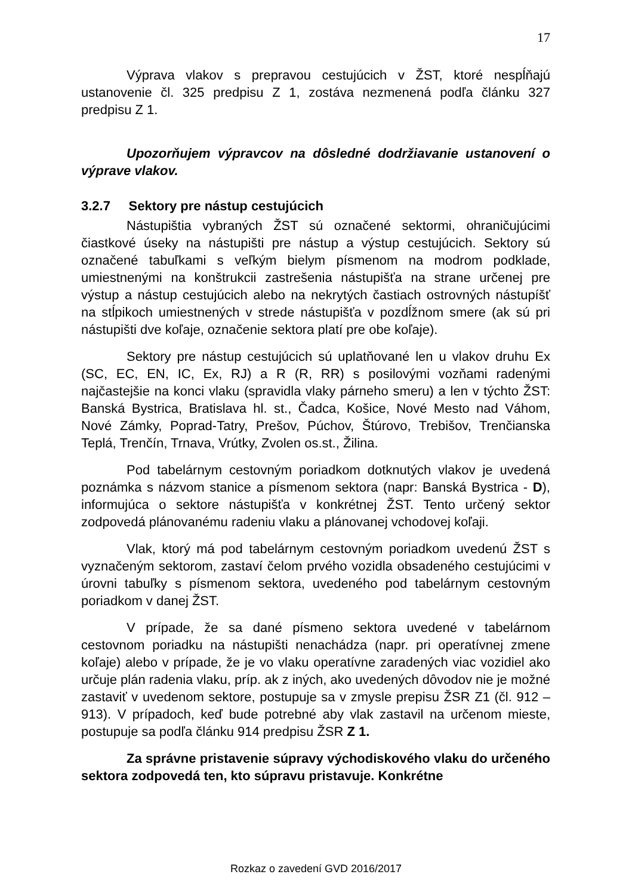17
Výprava vlakov s prepravou cestujúcich v ŽST, ktoré nespĺňajú ustanovenie čl. 325 predpisu Z 1, zostáva nezmenená podľa článku 327 predpisu Z 1.
Upozorňujem výpravcov na dôsledné dodržiavanie ustanovení o výprave vlakov.
3.2.7 Sektory pre nástup cestujúcich
Nástupištia vybraných ŽST sú označené sektormi, ohraničujúcimi čiastkové úseky na nástupišti pre nástup a výstup cestujúcich. Sektory sú označené tabuľkami s veľkým bielym písmenom na modrom podklade, umiestnenými na konštrukcii zastrešenia nástupišťa na strane určenej pre výstup a nástup cestujúcich alebo na nekrytých častiach ostrovných nástupíšť na stĺpikoch umiestnených v strede nástupišťa v pozdĺžnom smere (ak sú pri nástupišti dve koľaje, označenie sektora platí pre obe koľaje).
Sektory pre nástup cestujúcich sú uplatňované len u vlakov druhu Ex (SC, EC, EN, IC, Ex, RJ) a R (R, RR) s posilovými vozňami radenými najčastejšie na konci vlaku (spravidla vlaky párneho smeru) a len v týchto ŽST: Banská Bystrica, Bratislava hl. st., Čadca, Košice, Nové Mesto nad Váhom, Nové Zámky, Poprad-Tatry, Prešov, Púchov, Štúrovo, Trebišov, Trenčianska Teplá, Trenčín, Trnava, Vrútky, Zvolen os.st., Žilina.
Pod tabelárnym cestovným poriadkom dotknutých vlakov je uvedená poznámka s názvom stanice a písmenom sektora (napr: Banská Bystrica - D), informujúca o sektore nástupišťa v konkrétnej ŽST. Tento určený sektor zodpovedá plánovanému radeniu vlaku a plánovanej vchodovej koľaji.
Vlak, ktorý má pod tabelárnym cestovným poriadkom uvedenú ŽST s vyznačeným sektorom, zastaví čelom prvého vozidla obsadeného cestujúcimi v úrovni tabuľky s písmenom sektora, uvedeného pod tabelárnym cestovným poriadkom v danej ŽST.
V prípade, že sa dané písmeno sektora uvedené v tabelárnom cestovnom poriadku na nástupišti nenachádza (napr. pri operatívnej zmene koľaje) alebo v prípade, že je vo vlaku operatívne zaradených viac vozidiel ako určuje plán radenia vlaku, príp. ak z iných, ako uvedených dôvodov nie je možné zastaviť v uvedenom sektore, postupuje sa v zmysle prepisu ŽSR Z1 (čl. 912 – 913). V prípadoch, keď bude potrebné aby vlak zastavil na určenom mieste, postupuje sa podľa článku 914 predpisu ŽSR Z 1.
Za správne pristavenie súpravy východiskového vlaku do určeného sektora zodpovedá ten, kto súpravu pristavuje. Konkrétne
Rozkaz o zavedení GVD 2016/2017